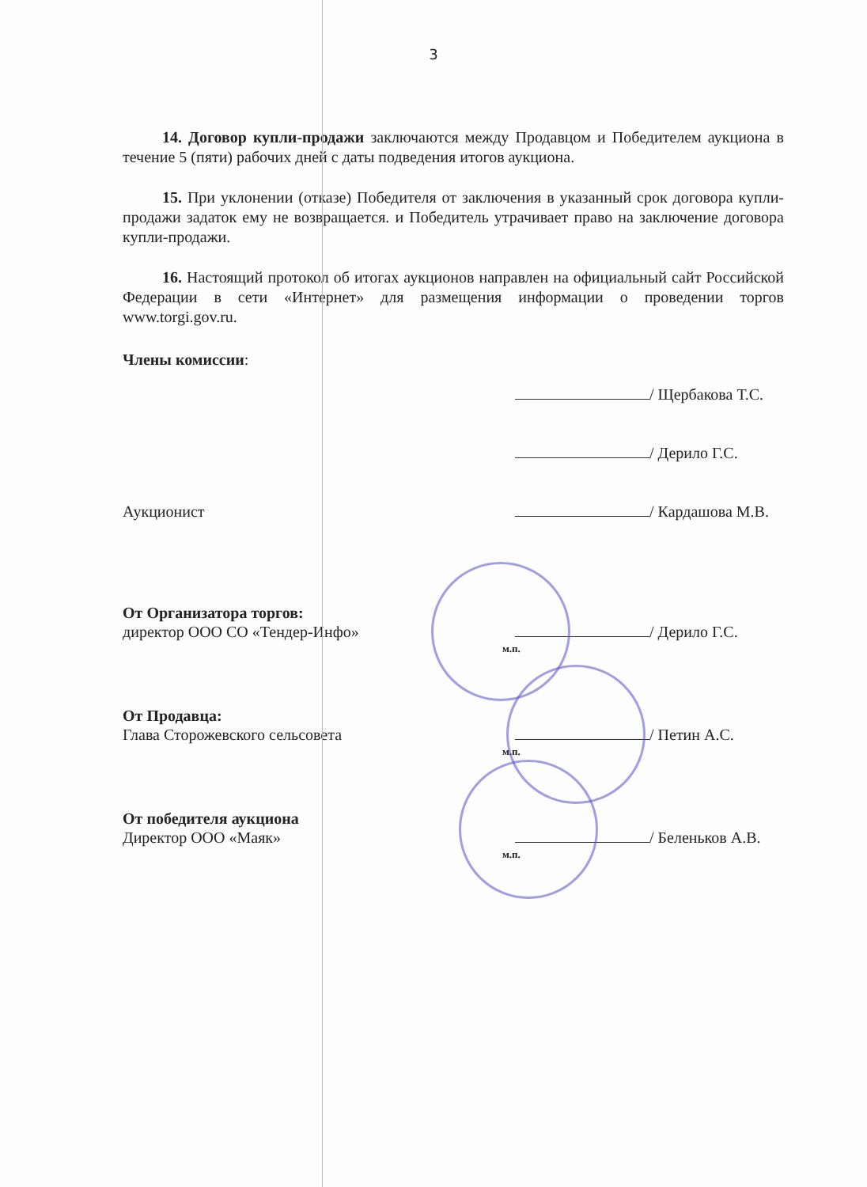3
14. Договор купли-продажи заключаются между Продавцом и Победителем аукциона в течение 5 (пяти) рабочих дней с даты подведения итогов аукциона.
15. При уклонении (отказе) Победителя от заключения в указанный срок договора купли-продажи задаток ему не возвращается. и Победитель утрачивает право на заключение договора купли-продажи.
16. Настоящий протокол об итогах аукционов направлен на официальный сайт Российской Федерации в сети «Интернет» для размещения информации о проведении торгов www.torgi.gov.ru.
Члены комиссии:
/ Щербакова Т.С.
/ Дерило Г.С.
Аукционист / Кардашова М.В.
От Организатора торгов:
директор ООО СО «Тендер-Инфо» / Дерило Г.С.
м.п.
От Продавца:
Глава Сторожевского сельсовета / Петин А.С.
м.п.
От победителя аукциона
Директор ООО «Маяк» / Беленьков А.В.
м.п.